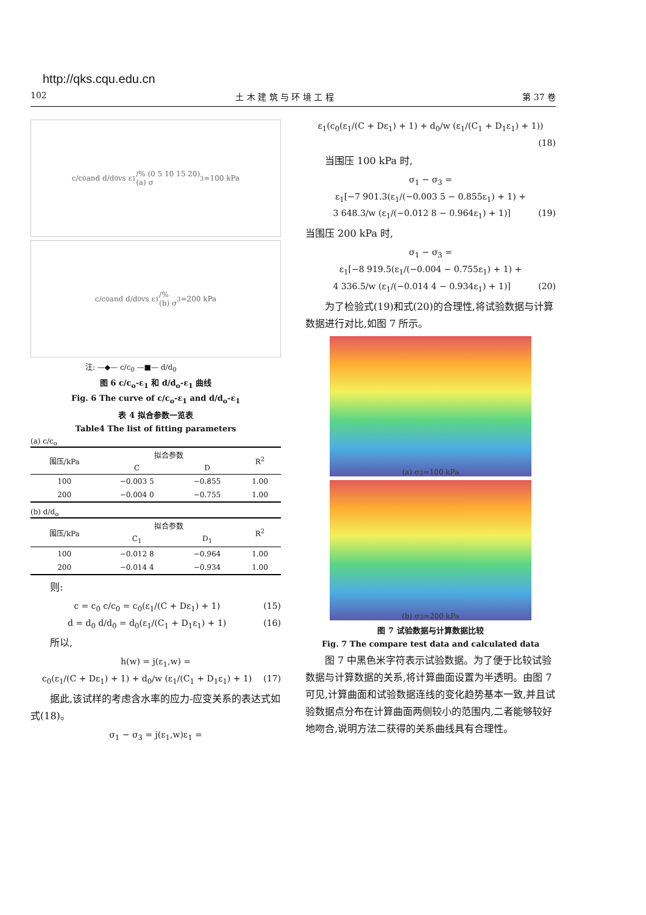http://qks.cqu.edu.cn
102 土 木 建 筑 与 环 境 工 程 第 37 卷
c/c<sub>0</sub> and d/d<sub>0</sub> vs ε<sub>1</sub>/% (0 5 10 15 20)
(a) σ<sub>3</sub>=100 kPa
c/c<sub>0</sub> and d/d<sub>0</sub> vs ε<sub>1</sub>/%
(b) σ<sub>3</sub>=200 kPa
注: —◆— c/c<sub>0</sub> —■— d/d<sub>0</sub>
图 6 c/c<sub>o</sub>-ε<sub>1</sub> 和 d/d<sub>o</sub>-ε<sub>1</sub> 曲线
Fig. 6 The curve of c/c<sub>o</sub>-ε<sub>1</sub> and d/d<sub>o</sub>-ε<sub>1</sub>
表 4 拟合参数一览表
Table4 The list of fitting parameters
(a) c/c<sub>o</sub>
| 围压/kPa | 拟合参数 | | R<sup>2</sup> |
| --- | --- | --- | --- |
| | C | D | |
| 100 | −0.003 5 | −0.855 | 1.00 |
| 200 | −0.004 0 | −0.755 | 1.00 |
(b) d/d<sub>o</sub>
| 围压/kPa | 拟合参数 | | R<sup>2</sup> |
| --- | --- | --- | --- |
| | C<sub>1</sub> | D<sub>1</sub> | |
| 100 | −0.012 8 | −0.964 | 1.00 |
| 200 | −0.014 4 | −0.934 | 1.00 |
则:
c = c<sub>0</sub> c/c<sub>0</sub> = c<sub>0</sub>(ε<sub>1</sub>/(C + Dε<sub>1</sub>) + 1) (15)
d = d<sub>0</sub> d/d<sub>0</sub> = d<sub>0</sub>(ε<sub>1</sub>/(C<sub>1</sub> + D<sub>1</sub>ε<sub>1</sub>) + 1) (16)
所以,
h(w) = j(ε<sub>1</sub>,w) =
c<sub>0</sub>(ε<sub>1</sub>/(C + Dε<sub>1</sub>) + 1) + d<sub>0</sub>/w (ε<sub>1</sub>/(C<sub>1</sub> + D<sub>1</sub>ε<sub>1</sub>) + 1) (17)
据此,该试样的考虑含水率的应力-应变关系的表达式如式(18)。
σ<sub>1</sub> − σ<sub>3</sub> = j(ε<sub>1</sub>,w)ε<sub>1</sub> =
ε<sub>1</sub>(c<sub>0</sub>(ε<sub>1</sub>/(C + Dε<sub>1</sub>) + 1) + d<sub>0</sub>/w (ε<sub>1</sub>/(C<sub>1</sub> + D<sub>1</sub>ε<sub>1</sub>) + 1))
(18)
当围压 100 kPa 时,
σ<sub>1</sub> − σ<sub>3</sub> =
ε<sub>1</sub>[−7 901.3(ε<sub>1</sub>/(−0.003 5 − 0.855ε<sub>1</sub>) + 1) +
3 648.3/w (ε<sub>1</sub>/(−0.012 8 − 0.964ε<sub>1</sub>) + 1)] (19)
当围压 200 kPa 时,
σ<sub>1</sub> − σ<sub>3</sub> =
ε<sub>1</sub>[−8 919.5(ε<sub>1</sub>/(−0.004 − 0.755ε<sub>1</sub>) + 1) +
4 336.5/w (ε<sub>1</sub>/(−0.014 4 − 0.934ε<sub>1</sub>) + 1)] (20)
为了检验式(19)和式(20)的合理性,将试验数据与计算数据进行对比,如图 7 所示。
(a) σ<sub>3</sub>=100 kPa
(b) σ<sub>3</sub>=200 kPa
图 7 试验数据与计算数据比较
Fig. 7 The compare test data and calculated data
图 7 中黑色米字符表示试验数据。为了便于比较试验数据与计算数据的关系,将计算曲面设置为半透明。由图 7 可见,计算曲面和试验数据连线的变化趋势基本一致,并且试验数据点分布在计算曲面两侧较小的范围内,二者能够较好地吻合,说明方法二获得的关系曲线具有合理性。